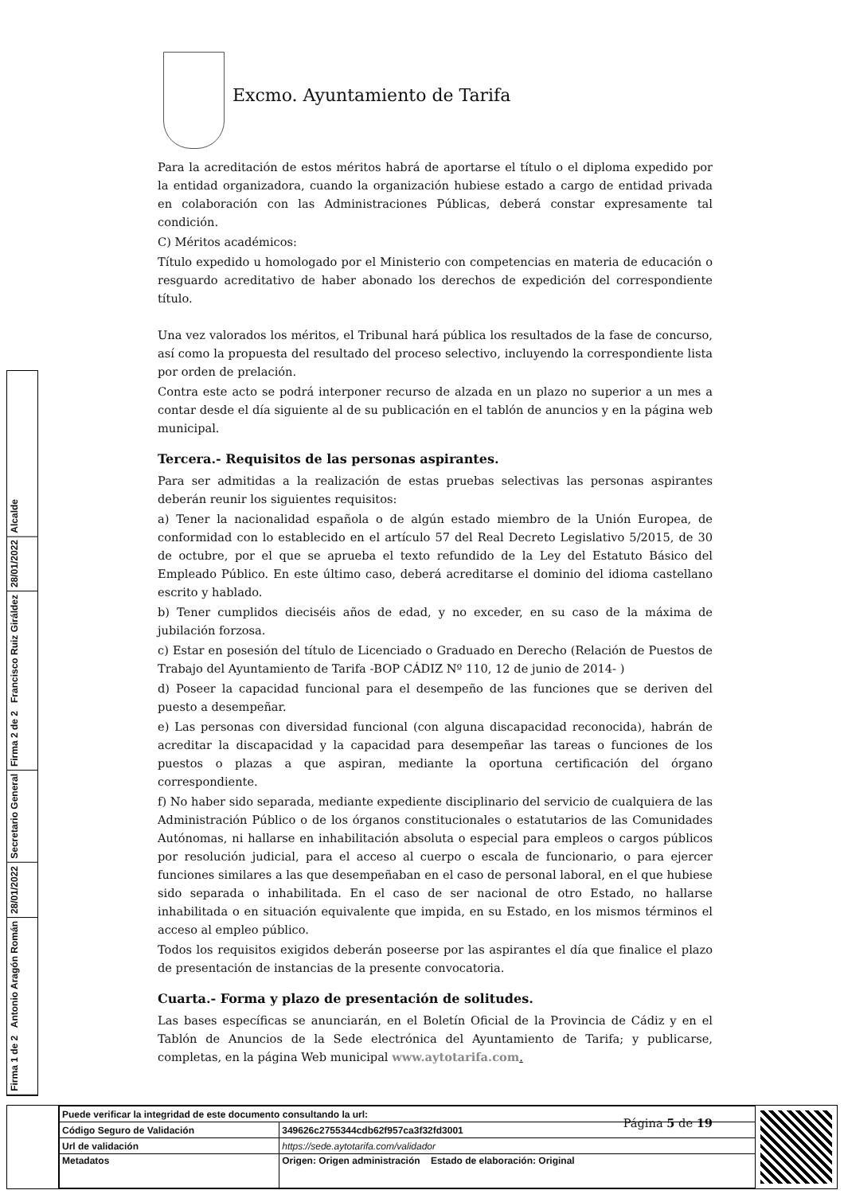Excmo. Ayuntamiento de Tarifa
Para la acreditación de estos méritos habrá de aportarse el título o el diploma expedido por la entidad organizadora, cuando la organización hubiese estado a cargo de entidad privada en colaboración con las Administraciones Públicas, deberá constar expresamente tal condición.
C) Méritos académicos:
Título expedido u homologado por el Ministerio con competencias en materia de educación o resguardo acreditativo de haber abonado los derechos de expedición del correspondiente título.
Una vez valorados los méritos, el Tribunal hará pública los resultados de la fase de concurso, así como la propuesta del resultado del proceso selectivo, incluyendo la correspondiente lista por orden de prelación.
Contra este acto se podrá interponer recurso de alzada en un plazo no superior a un mes a contar desde el día siguiente al de su publicación en el tablón de anuncios y en la página web municipal.
Tercera.- Requisitos de las personas aspirantes.
Para ser admitidas a la realización de estas pruebas selectivas las personas aspirantes deberán reunir los siguientes requisitos:
a) Tener la nacionalidad española o de algún estado miembro de la Unión Europea, de conformidad con lo establecido en el artículo 57 del Real Decreto Legislativo 5/2015, de 30 de octubre, por el que se aprueba el texto refundido de la Ley del Estatuto Básico del Empleado Público. En este último caso, deberá acreditarse el dominio del idioma castellano escrito y hablado.
b) Tener cumplidos dieciséis años de edad, y no exceder, en su caso de la máxima de jubilación forzosa.
c) Estar en posesión del título de Licenciado o Graduado en Derecho (Relación de Puestos de Trabajo del Ayuntamiento de Tarifa -BOP CÁDIZ Nº 110, 12 de junio de 2014- )
d) Poseer la capacidad funcional para el desempeño de las funciones que se deriven del puesto a desempeñar.
e) Las personas con diversidad funcional (con alguna discapacidad reconocida), habrán de acreditar la discapacidad y la capacidad para desempeñar las tareas o funciones de los puestos o plazas a que aspiran, mediante la oportuna certificación del órgano correspondiente.
f) No haber sido separada, mediante expediente disciplinario del servicio de cualquiera de las Administración Público o de los órganos constitucionales o estatutarios de las Comunidades Autónomas, ni hallarse en inhabilitación absoluta o especial para empleos o cargos públicos por resolución judicial, para el acceso al cuerpo o escala de funcionario, o para ejercer funciones similares a las que desempeñaban en el caso de personal laboral, en el que hubiese sido separada o inhabilitada. En el caso de ser nacional de otro Estado, no hallarse inhabilitada o en situación equivalente que impida, en su Estado, en los mismos términos el acceso al empleo público.
Todos los requisitos exigidos deberán poseerse por las aspirantes el día que finalice el plazo de presentación de instancias de la presente convocatoria.
Cuarta.- Forma y plazo de presentación de solitudes.
Las bases específicas se anunciarán, en el Boletín Oficial de la Provincia de Cádiz y en el Tablón de Anuncios de la Sede electrónica del Ayuntamiento de Tarifa; y publicarse, completas, en la página Web municipal www.aytotarifa.com.
Página 5 de 19
Firma 1 de 2 Antonio Aragón Román
28/01/2022
Secretario General
Firma 2 de 2 Francisco Ruiz Giráldez
28/01/2022
Alcalde
| Puede verificar la integridad de este documento consultando la url: | |
| Código Seguro de Validación | 349626c2755344cdb62f957ca3f32fd3001 |
| Url de validación | https://sede.aytotarifa.com/validador |
| Metadatos | Origen: Origen administración Estado de elaboración: Original |